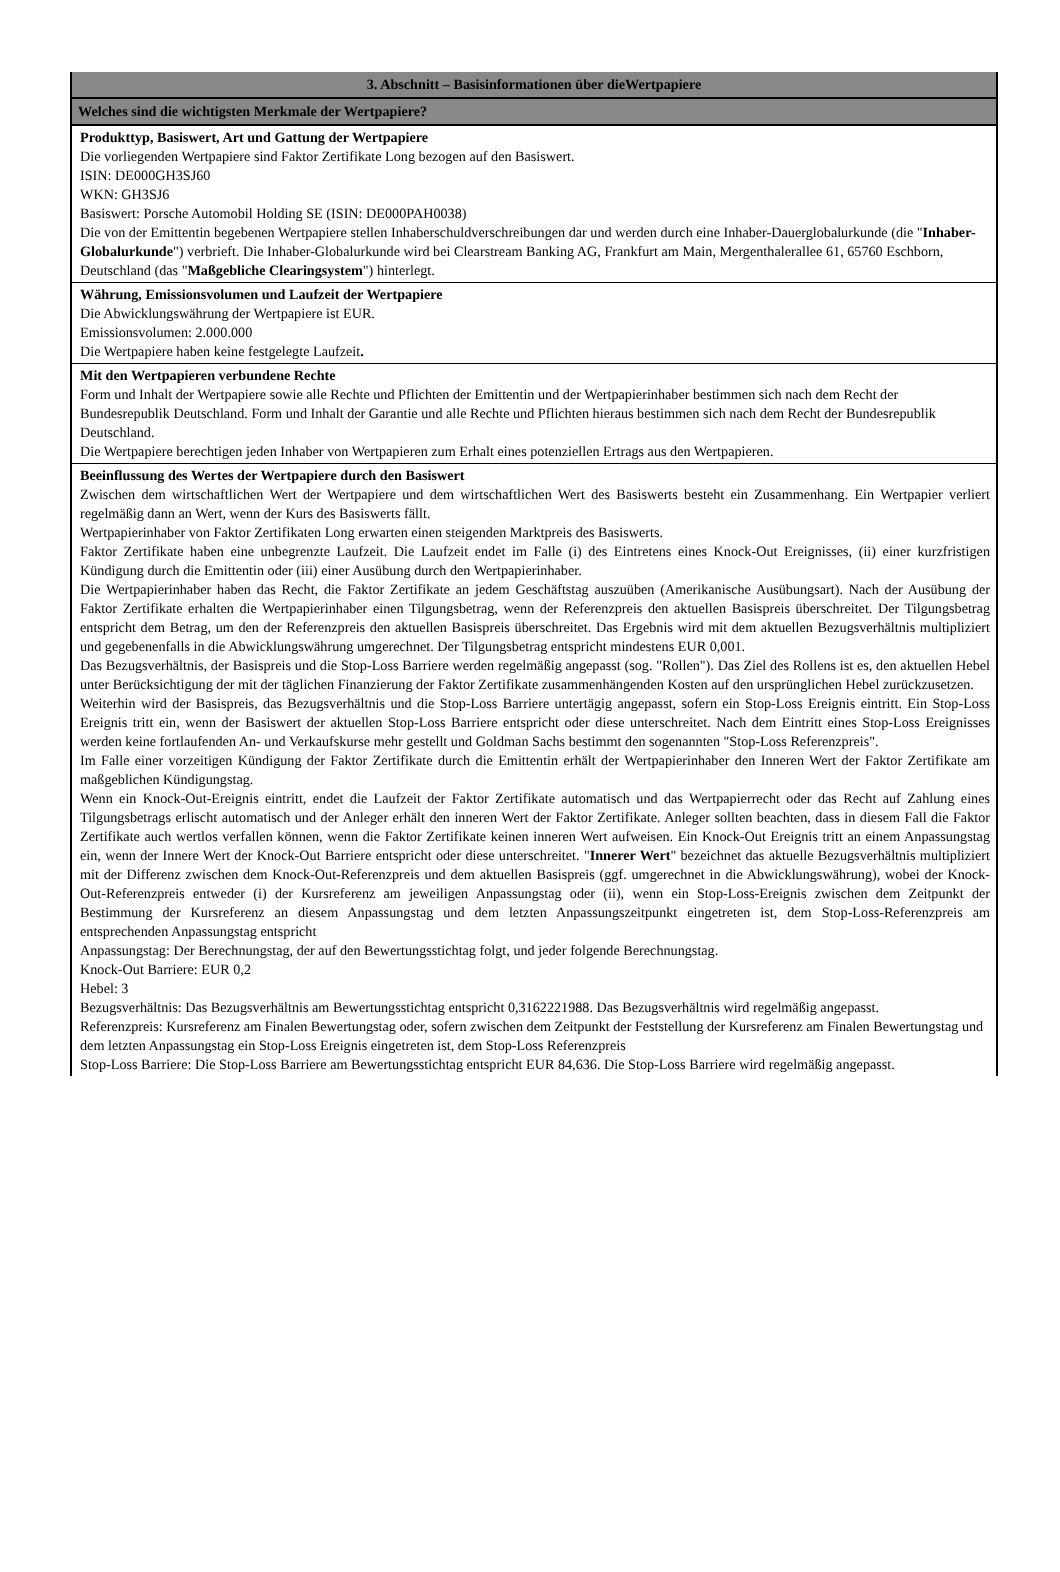3. Abschnitt – Basisinformationen über dieWertpapiere
Welches sind die wichtigsten Merkmale der Wertpapiere?
Produkttyp, Basiswert, Art und Gattung der Wertpapiere
Die vorliegenden Wertpapiere sind Faktor Zertifikate Long bezogen auf den Basiswert.
ISIN: DE000GH3SJ60
WKN: GH3SJ6
Basiswert: Porsche Automobil Holding SE (ISIN: DE000PAH0038)
Die von der Emittentin begebenen Wertpapiere stellen Inhaberschuldverschreibungen dar und werden durch eine Inhaber-Dauerglobalurkunde (die "Inhaber-Globalurkunde") verbrieft. Die Inhaber-Globalurkunde wird bei Clearstream Banking AG, Frankfurt am Main, Mergenthalerallee 61, 65760 Eschborn, Deutschland (das "Maßgebliche Clearingsystem") hinterlegt.
Währung, Emissionsvolumen und Laufzeit der Wertpapiere
Die Abwicklungswährung der Wertpapiere ist EUR.
Emissionsvolumen: 2.000.000
Die Wertpapiere haben keine festgelegte Laufzeit.
Mit den Wertpapieren verbundene Rechte
Form und Inhalt der Wertpapiere sowie alle Rechte und Pflichten der Emittentin und der Wertpapierinhaber bestimmen sich nach dem Recht der Bundesrepublik Deutschland. Form und Inhalt der Garantie und alle Rechte und Pflichten hieraus bestimmen sich nach dem Recht der Bundesrepublik Deutschland.
Die Wertpapiere berechtigen jeden Inhaber von Wertpapieren zum Erhalt eines potenziellen Ertrags aus den Wertpapieren.
Beeinflussung des Wertes der Wertpapiere durch den Basiswert
Zwischen dem wirtschaftlichen Wert der Wertpapiere und dem wirtschaftlichen Wert des Basiswerts besteht ein Zusammenhang. Ein Wertpapier verliert regelmäßig dann an Wert, wenn der Kurs des Basiswerts fällt.
Wertpapierinhaber von Faktor Zertifikaten Long erwarten einen steigenden Marktpreis des Basiswerts.
Faktor Zertifikate haben eine unbegrenzte Laufzeit. Die Laufzeit endet im Falle (i) des Eintretens eines Knock-Out Ereignisses, (ii) einer kurzfristigen Kündigung durch die Emittentin oder (iii) einer Ausübung durch den Wertpapierinhaber.
Die Wertpapierinhaber haben das Recht, die Faktor Zertifikate an jedem Geschäftstag auszuüben (Amerikanische Ausübungsart). Nach der Ausübung der Faktor Zertifikate erhalten die Wertpapierinhaber einen Tilgungsbetrag, wenn der Referenzpreis den aktuellen Basispreis überschreitet. Der Tilgungsbetrag entspricht dem Betrag, um den der Referenzpreis den aktuellen Basispreis überschreitet. Das Ergebnis wird mit dem aktuellen Bezugsverhältnis multipliziert und gegebenenfalls in die Abwicklungswährung umgerechnet. Der Tilgungsbetrag entspricht mindestens EUR 0,001.
Das Bezugsverhältnis, der Basispreis und die Stop-Loss Barriere werden regelmäßig angepasst (sog. "Rollen"). Das Ziel des Rollens ist es, den aktuellen Hebel unter Berücksichtigung der mit der täglichen Finanzierung der Faktor Zertifikate zusammenhängenden Kosten auf den ursprünglichen Hebel zurückzusetzen.
Weiterhin wird der Basispreis, das Bezugsverhältnis und die Stop-Loss Barriere untertägig angepasst, sofern ein Stop-Loss Ereignis eintritt. Ein Stop-Loss Ereignis tritt ein, wenn der Basiswert der aktuellen Stop-Loss Barriere entspricht oder diese unterschreitet. Nach dem Eintritt eines Stop-Loss Ereignisses werden keine fortlaufenden An- und Verkaufskurse mehr gestellt und Goldman Sachs bestimmt den sogenannten "Stop-Loss Referenzpreis".
Im Falle einer vorzeitigen Kündigung der Faktor Zertifikate durch die Emittentin erhält der Wertpapierinhaber den Inneren Wert der Faktor Zertifikate am maßgeblichen Kündigungstag.
Wenn ein Knock-Out-Ereignis eintritt, endet die Laufzeit der Faktor Zertifikate automatisch und das Wertpapierrecht oder das Recht auf Zahlung eines Tilgungsbetrags erlischt automatisch und der Anleger erhält den inneren Wert der Faktor Zertifikate. Anleger sollten beachten, dass in diesem Fall die Faktor Zertifikate auch wertlos verfallen können, wenn die Faktor Zertifikate keinen inneren Wert aufweisen. Ein Knock-Out Ereignis tritt an einem Anpassungstag ein, wenn der Innere Wert der Knock-Out Barriere entspricht oder diese unterschreitet. "Innerer Wert" bezeichnet das aktuelle Bezugsverhältnis multipliziert mit der Differenz zwischen dem Knock-Out-Referenzpreis und dem aktuellen Basispreis (ggf. umgerechnet in die Abwicklungswährung), wobei der Knock-Out-Referenzpreis entweder (i) der Kursreferenz am jeweiligen Anpassungstag oder (ii), wenn ein Stop-Loss-Ereignis zwischen dem Zeitpunkt der Bestimmung der Kursreferenz an diesem Anpassungstag und dem letzten Anpassungszeitpunkt eingetreten ist, dem Stop-Loss-Referenzpreis am entsprechenden Anpassungstag entspricht
Anpassungstag: Der Berechnungstag, der auf den Bewertungsstichtag folgt, und jeder folgende Berechnungstag.
Knock-Out Barriere: EUR 0,2
Hebel: 3
Bezugsverhältnis: Das Bezugsverhältnis am Bewertungsstichtag entspricht 0,3162221988. Das Bezugsverhältnis wird regelmäßig angepasst.
Referenzpreis: Kursreferenz am Finalen Bewertungstag oder, sofern zwischen dem Zeitpunkt der Feststellung der Kursreferenz am Finalen Bewertungstag und dem letzten Anpassungstag ein Stop-Loss Ereignis eingetreten ist, dem Stop-Loss Referenzpreis
Stop-Loss Barriere: Die Stop-Loss Barriere am Bewertungsstichtag entspricht EUR 84,636. Die Stop-Loss Barriere wird regelmäßig angepasst.